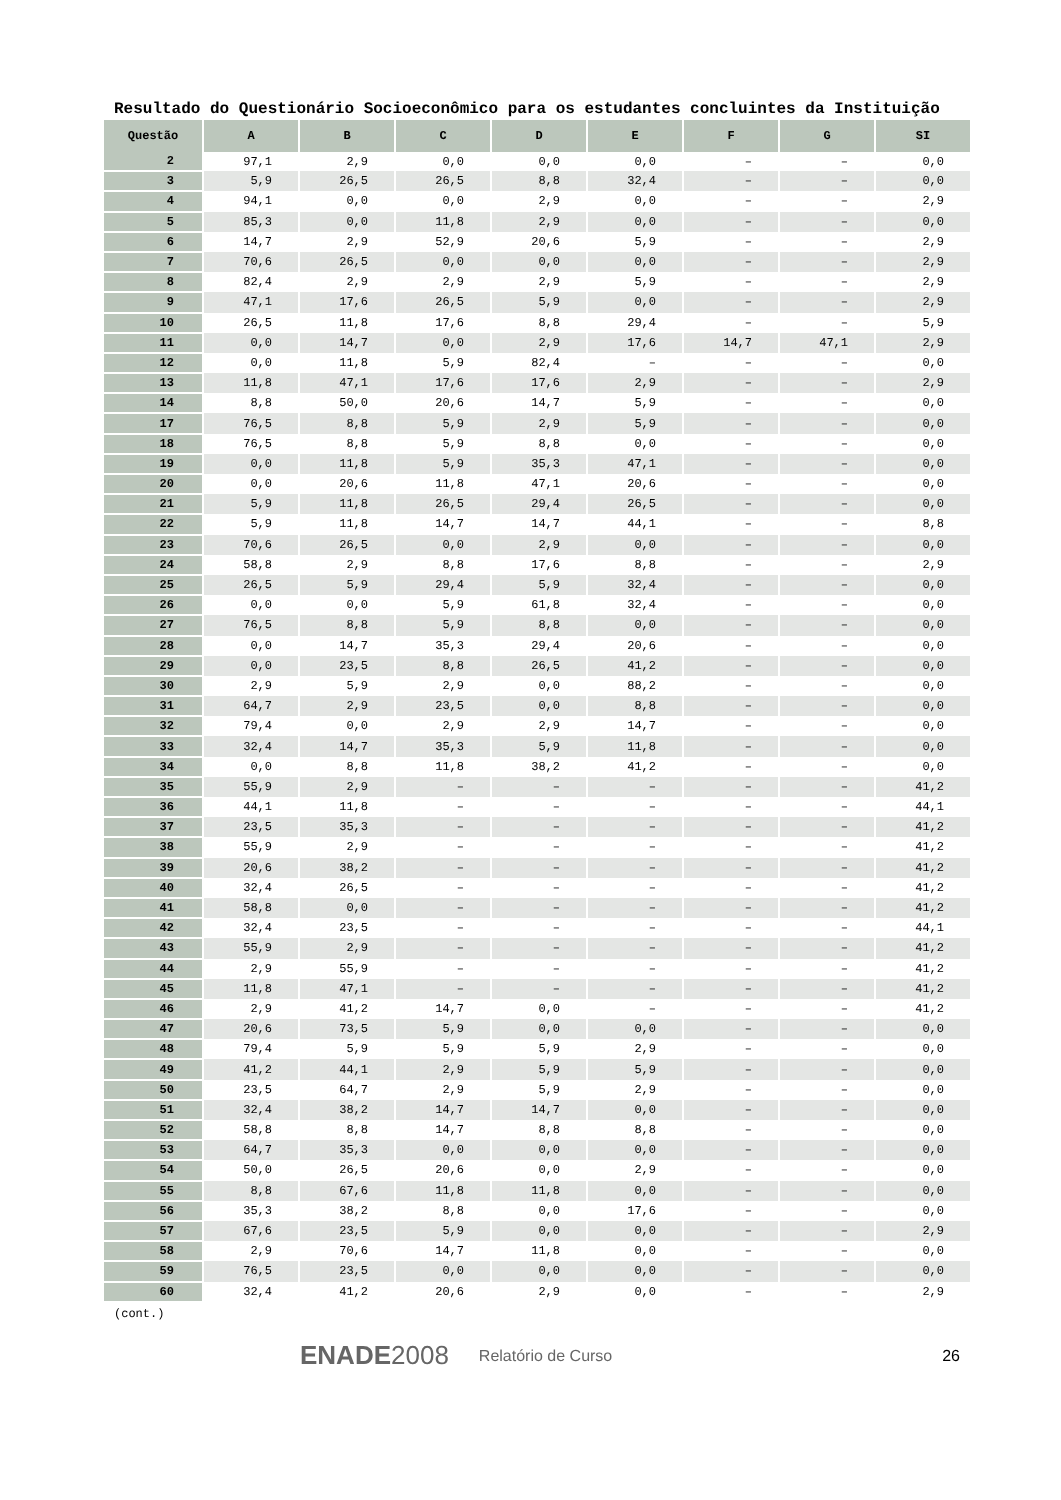Resultado do Questionário Socioeconômico para os estudantes concluintes da Instituição
| Questão | A | B | C | D | E | F | G | SI |
| --- | --- | --- | --- | --- | --- | --- | --- | --- |
| 2 | 97,1 | 2,9 | 0,0 | 0,0 | 0,0 | – | – | 0,0 |
| 3 | 5,9 | 26,5 | 26,5 | 8,8 | 32,4 | – | – | 0,0 |
| 4 | 94,1 | 0,0 | 0,0 | 2,9 | 0,0 | – | – | 2,9 |
| 5 | 85,3 | 0,0 | 11,8 | 2,9 | 0,0 | – | – | 0,0 |
| 6 | 14,7 | 2,9 | 52,9 | 20,6 | 5,9 | – | – | 2,9 |
| 7 | 70,6 | 26,5 | 0,0 | 0,0 | 0,0 | – | – | 2,9 |
| 8 | 82,4 | 2,9 | 2,9 | 2,9 | 5,9 | – | – | 2,9 |
| 9 | 47,1 | 17,6 | 26,5 | 5,9 | 0,0 | – | – | 2,9 |
| 10 | 26,5 | 11,8 | 17,6 | 8,8 | 29,4 | – | – | 5,9 |
| 11 | 0,0 | 14,7 | 0,0 | 2,9 | 17,6 | 14,7 | 47,1 | 2,9 |
| 12 | 0,0 | 11,8 | 5,9 | 82,4 | – | – | – | 0,0 |
| 13 | 11,8 | 47,1 | 17,6 | 17,6 | 2,9 | – | – | 2,9 |
| 14 | 8,8 | 50,0 | 20,6 | 14,7 | 5,9 | – | – | 0,0 |
| 17 | 76,5 | 8,8 | 5,9 | 2,9 | 5,9 | – | – | 0,0 |
| 18 | 76,5 | 8,8 | 5,9 | 8,8 | 0,0 | – | – | 0,0 |
| 19 | 0,0 | 11,8 | 5,9 | 35,3 | 47,1 | – | – | 0,0 |
| 20 | 0,0 | 20,6 | 11,8 | 47,1 | 20,6 | – | – | 0,0 |
| 21 | 5,9 | 11,8 | 26,5 | 29,4 | 26,5 | – | – | 0,0 |
| 22 | 5,9 | 11,8 | 14,7 | 14,7 | 44,1 | – | – | 8,8 |
| 23 | 70,6 | 26,5 | 0,0 | 2,9 | 0,0 | – | – | 0,0 |
| 24 | 58,8 | 2,9 | 8,8 | 17,6 | 8,8 | – | – | 2,9 |
| 25 | 26,5 | 5,9 | 29,4 | 5,9 | 32,4 | – | – | 0,0 |
| 26 | 0,0 | 0,0 | 5,9 | 61,8 | 32,4 | – | – | 0,0 |
| 27 | 76,5 | 8,8 | 5,9 | 8,8 | 0,0 | – | – | 0,0 |
| 28 | 0,0 | 14,7 | 35,3 | 29,4 | 20,6 | – | – | 0,0 |
| 29 | 0,0 | 23,5 | 8,8 | 26,5 | 41,2 | – | – | 0,0 |
| 30 | 2,9 | 5,9 | 2,9 | 0,0 | 88,2 | – | – | 0,0 |
| 31 | 64,7 | 2,9 | 23,5 | 0,0 | 8,8 | – | – | 0,0 |
| 32 | 79,4 | 0,0 | 2,9 | 2,9 | 14,7 | – | – | 0,0 |
| 33 | 32,4 | 14,7 | 35,3 | 5,9 | 11,8 | – | – | 0,0 |
| 34 | 0,0 | 8,8 | 11,8 | 38,2 | 41,2 | – | – | 0,0 |
| 35 | 55,9 | 2,9 | – | – | – | – | – | 41,2 |
| 36 | 44,1 | 11,8 | – | – | – | – | – | 44,1 |
| 37 | 23,5 | 35,3 | – | – | – | – | – | 41,2 |
| 38 | 55,9 | 2,9 | – | – | – | – | – | 41,2 |
| 39 | 20,6 | 38,2 | – | – | – | – | – | 41,2 |
| 40 | 32,4 | 26,5 | – | – | – | – | – | 41,2 |
| 41 | 58,8 | 0,0 | – | – | – | – | – | 41,2 |
| 42 | 32,4 | 23,5 | – | – | – | – | – | 44,1 |
| 43 | 55,9 | 2,9 | – | – | – | – | – | 41,2 |
| 44 | 2,9 | 55,9 | – | – | – | – | – | 41,2 |
| 45 | 11,8 | 47,1 | – | – | – | – | – | 41,2 |
| 46 | 2,9 | 41,2 | 14,7 | 0,0 | – | – | – | 41,2 |
| 47 | 20,6 | 73,5 | 5,9 | 0,0 | 0,0 | – | – | 0,0 |
| 48 | 79,4 | 5,9 | 5,9 | 5,9 | 2,9 | – | – | 0,0 |
| 49 | 41,2 | 44,1 | 2,9 | 5,9 | 5,9 | – | – | 0,0 |
| 50 | 23,5 | 64,7 | 2,9 | 5,9 | 2,9 | – | – | 0,0 |
| 51 | 32,4 | 38,2 | 14,7 | 14,7 | 0,0 | – | – | 0,0 |
| 52 | 58,8 | 8,8 | 14,7 | 8,8 | 8,8 | – | – | 0,0 |
| 53 | 64,7 | 35,3 | 0,0 | 0,0 | 0,0 | – | – | 0,0 |
| 54 | 50,0 | 26,5 | 20,6 | 0,0 | 2,9 | – | – | 0,0 |
| 55 | 8,8 | 67,6 | 11,8 | 11,8 | 0,0 | – | – | 0,0 |
| 56 | 35,3 | 38,2 | 8,8 | 0,0 | 17,6 | – | – | 0,0 |
| 57 | 67,6 | 23,5 | 5,9 | 0,0 | 0,0 | – | – | 2,9 |
| 58 | 2,9 | 70,6 | 14,7 | 11,8 | 0,0 | – | – | 0,0 |
| 59 | 76,5 | 23,5 | 0,0 | 0,0 | 0,0 | – | – | 0,0 |
| 60 | 32,4 | 41,2 | 20,6 | 2,9 | 0,0 | – | – | 2,9 |
(cont.)
ENADE 2008 Relatório de Curso 26